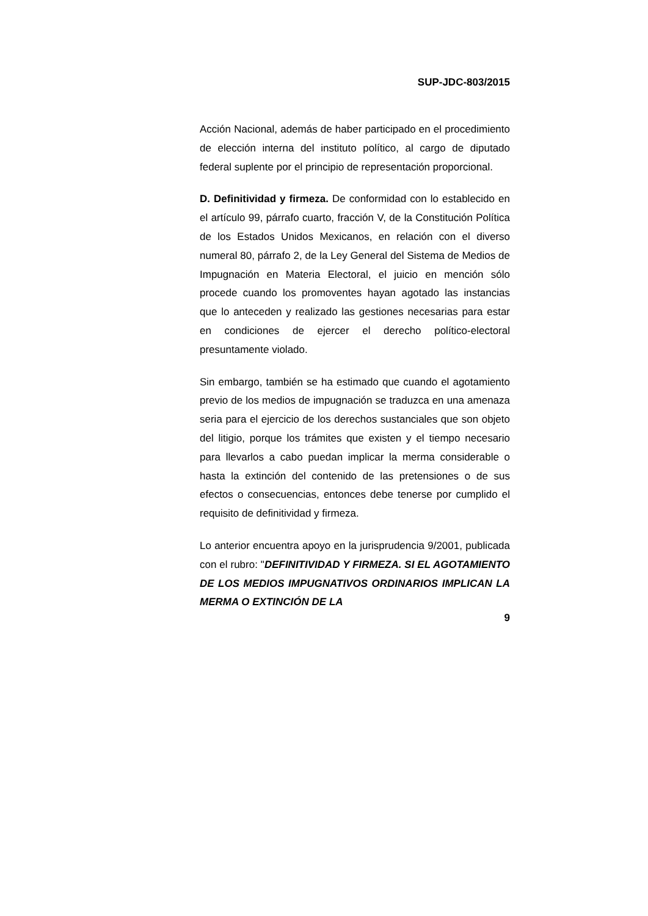SUP-JDC-803/2015
Acción Nacional, además de haber participado en el procedimiento de elección interna del instituto político, al cargo de diputado federal suplente por el principio de representación proporcional.
D. Definitividad y firmeza. De conformidad con lo establecido en el artículo 99, párrafo cuarto, fracción V, de la Constitución Política de los Estados Unidos Mexicanos, en relación con el diverso numeral 80, párrafo 2, de la Ley General del Sistema de Medios de Impugnación en Materia Electoral, el juicio en mención sólo procede cuando los promoventes hayan agotado las instancias que lo anteceden y realizado las gestiones necesarias para estar en condiciones de ejercer el derecho político-electoral presuntamente violado.
Sin embargo, también se ha estimado que cuando el agotamiento previo de los medios de impugnación se traduzca en una amenaza seria para el ejercicio de los derechos sustanciales que son objeto del litigio, porque los trámites que existen y el tiempo necesario para llevarlos a cabo puedan implicar la merma considerable o hasta la extinción del contenido de las pretensiones o de sus efectos o consecuencias, entonces debe tenerse por cumplido el requisito de definitividad y firmeza.
Lo anterior encuentra apoyo en la jurisprudencia 9/2001, publicada con el rubro: "DEFINITIVIDAD Y FIRMEZA. SI EL AGOTAMIENTO DE LOS MEDIOS IMPUGNATIVOS ORDINARIOS IMPLICAN LA MERMA O EXTINCIÓN DE LA
9